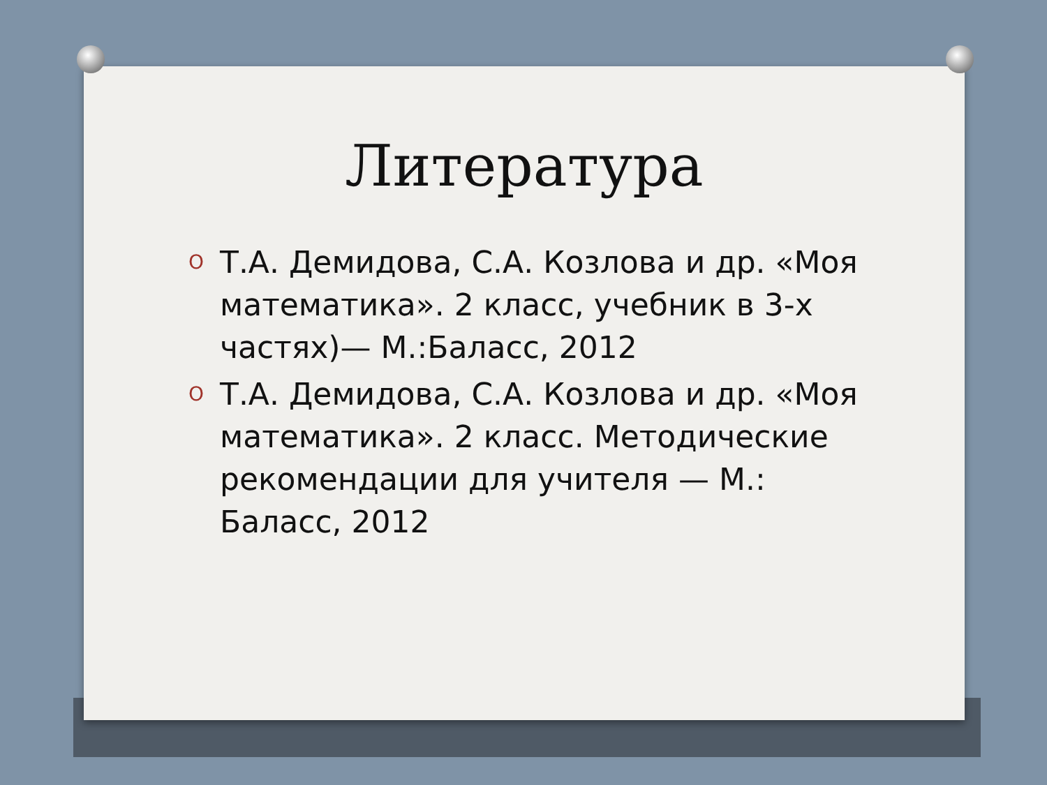Литература
O Т.А. Демидова, С.А. Козлова и др. «Моя математика». 2 класс, учебник в 3-х частях)— М.:Баласс, 2012
O Т.А. Демидова, С.А. Козлова и др. «Моя математика». 2 класс. Методические рекомендации для учителя — М.: Баласс, 2012